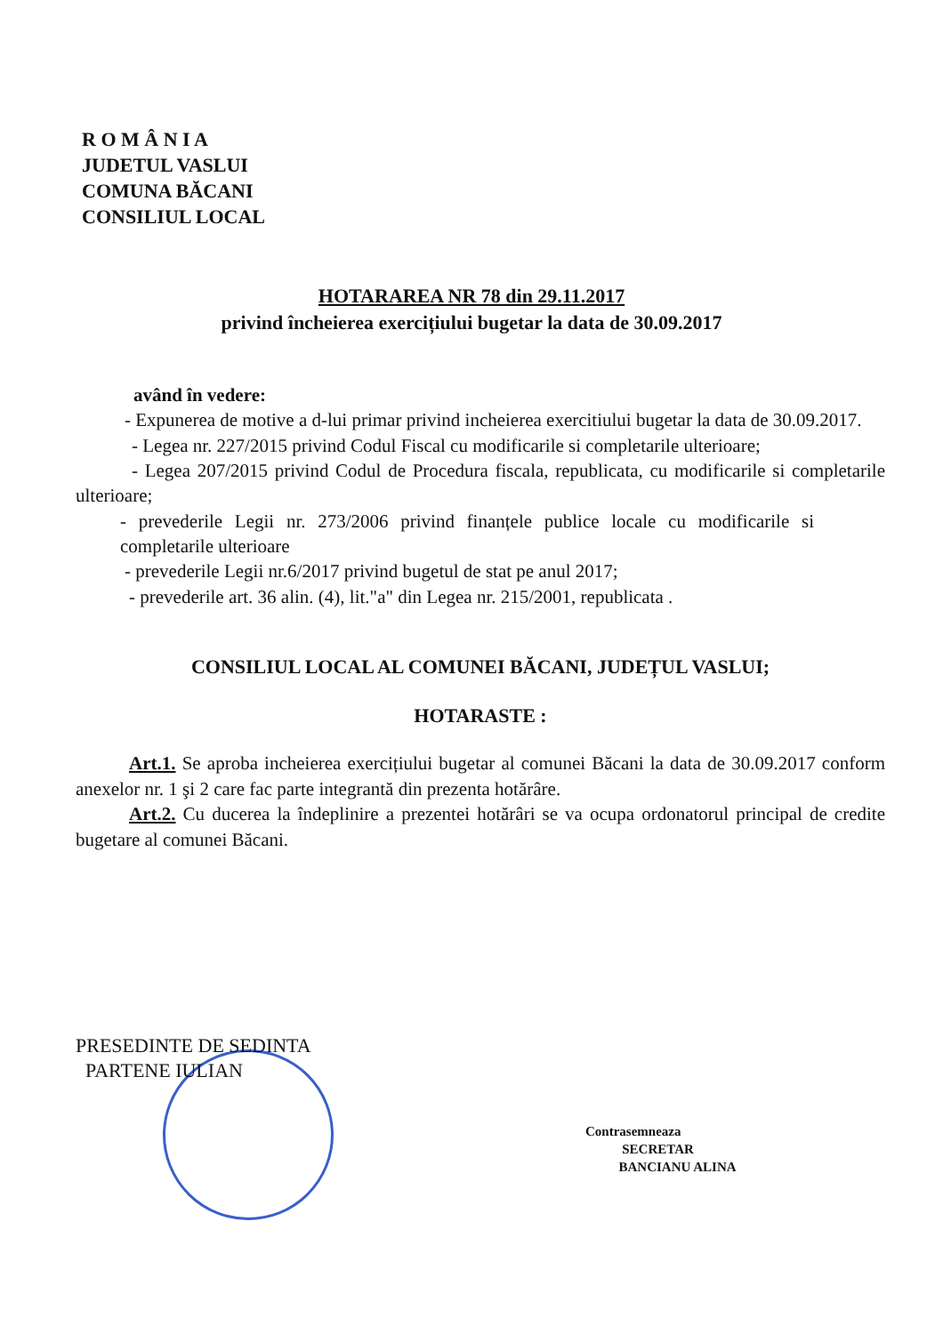R O M Â N I A
JUDETUL VASLUI
COMUNA BĂCANI
CONSILIUL LOCAL
HOTARAREA NR 78 din 29.11.2017
privind încheierea exercițiului bugetar la data de 30.09.2017
având în vedere:
- Expunerea de motive a d-lui primar privind incheierea exercitiului bugetar la data de 30.09.2017.
- Legea nr. 227/2015 privind Codul Fiscal cu modificarile si completarile ulterioare;
- Legea 207/2015 privind Codul de Procedura fiscala, republicata, cu modificarile si completarile ulterioare;
- prevederile Legii nr. 273/2006 privind finanțele publice locale cu modificarile si completarile ulterioare
- prevederile Legii nr.6/2017 privind bugetul de stat pe anul 2017;
- prevederile art. 36 alin. (4), lit."a" din Legea nr. 215/2001, republicata .
CONSILIUL LOCAL AL COMUNEI BĂCANI, JUDEȚUL VASLUI;
HOTARASTE :
Art.1. Se aproba incheierea exercițiului bugetar al comunei Băcani la data de 30.09.2017 conform anexelor nr. 1 şi 2 care fac parte integrantă din prezenta hotărâre.
Art.2. Cu ducerea la îndeplinire a prezentei hotărâri se va ocupa ordonatorul principal de credite bugetare al comunei Băcani.
PRESEDINTE DE SEDINTA
PARTENE IULIAN
Contrasemneaza
SECRETAR
BANCIANU ALINA